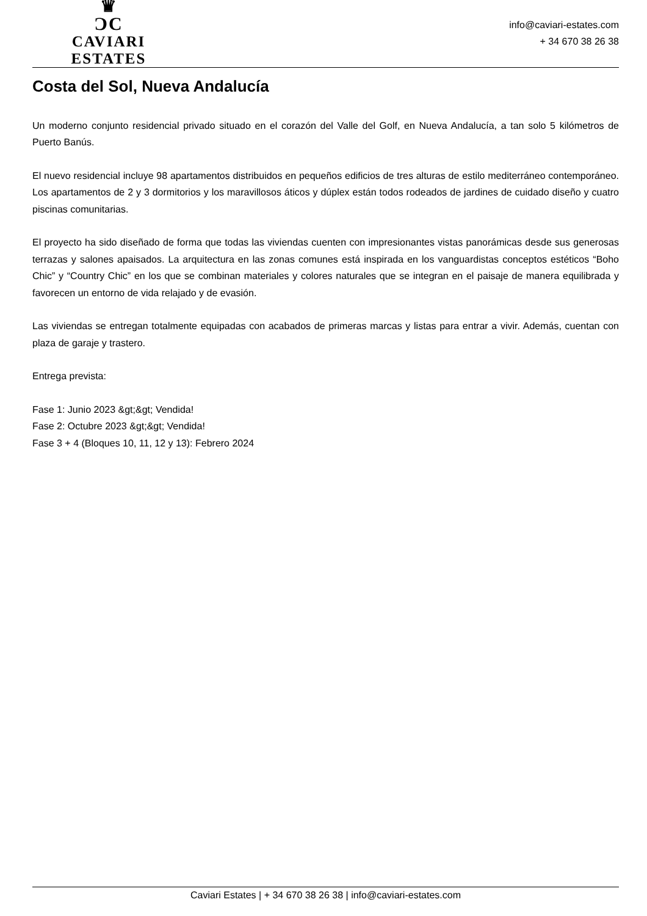♛
ƆC
CAVIARI ESTATES
info@caviari-estates.com
+ 34 670 38 26 38
Costa del Sol, Nueva Andalucía
Un moderno conjunto residencial privado situado en el corazón del Valle del Golf, en Nueva Andalucía, a tan solo 5 kilómetros de Puerto Banús.
El nuevo residencial incluye 98 apartamentos distribuidos en pequeños edificios de tres alturas de estilo mediterráneo contemporáneo. Los apartamentos de 2 y 3 dormitorios y los maravillosos áticos y dúplex están todos rodeados de jardines de cuidado diseño y cuatro piscinas comunitarias.
El proyecto ha sido diseñado de forma que todas las viviendas cuenten con impresionantes vistas panorámicas desde sus generosas terrazas y salones apaisados. La arquitectura en las zonas comunes está inspirada en los vanguardistas conceptos estéticos “Boho Chic” y “Country Chic” en los que se combinan materiales y colores naturales que se integran en el paisaje de manera equilibrada y favorecen un entorno de vida relajado y de evasión.
Las viviendas se entregan totalmente equipadas con acabados de primeras marcas y listas para entrar a vivir. Además, cuentan con plaza de garaje y trastero.
Entrega prevista:
Fase 1: Junio 2023 &gt;&gt; Vendida!
Fase 2: Octubre 2023 &gt;&gt; Vendida!
Fase 3 + 4 (Bloques 10, 11, 12 y 13): Febrero 2024
Caviari Estates | + 34 670 38 26 38 | info@caviari-estates.com